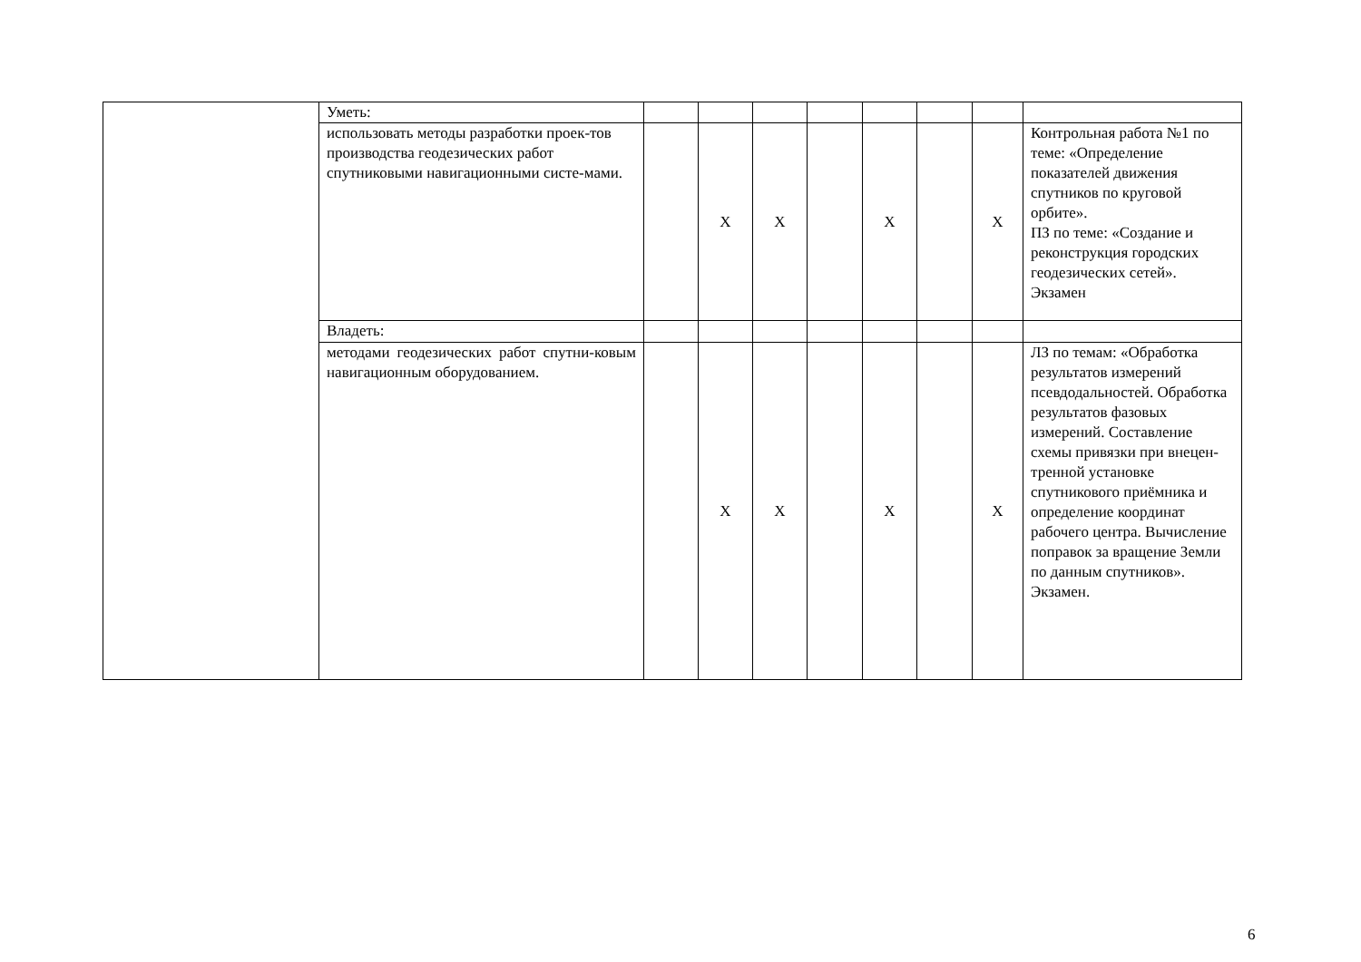| | Уметь: | | | | | | | | |
| | использовать методы разработки проек-тов производства геодезических работ спутниковыми навигационными систе-мами. | | X | X | | X | | X | Контрольная работа №1 по теме: «Определение показателей движения спутников по круговой орбите». ПЗ по теме: «Создание и реконструкция городских геодезических сетей». Экзамен |
| | Владеть: | | | | | | | | |
| | методами геодезических работ спутни-ковым навигационным оборудованием. | | X | X | | X | | X | ЛЗ по темам: «Обработка результатов измерений псевдодальностей. Обработка результатов фазовых измерений. Составление схемы привязки при внецен-тренной установке спутникового приёмника и определение координат рабочего центра. Вычисление поправок за вращение Земли по данным спутников». Экзамен. |
6